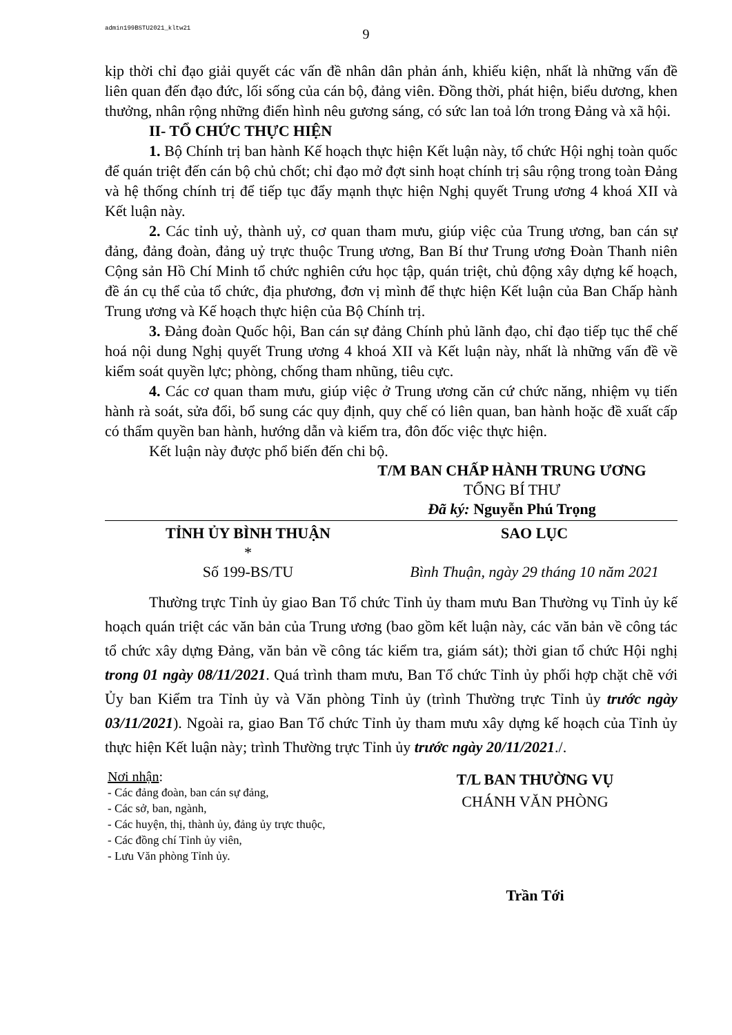admin199BSTU2021_kltw21
9
kịp thời chỉ đạo giải quyết các vấn đề nhân dân phản ánh, khiếu kiện, nhất là những vấn đề liên quan đến đạo đức, lối sống của cán bộ, đảng viên. Đồng thời, phát hiện, biểu dương, khen thưởng, nhân rộng những điển hình nêu gương sáng, có sức lan toả lớn trong Đảng và xã hội.
II- TỔ CHỨC THỰC HIỆN
1. Bộ Chính trị ban hành Kế hoạch thực hiện Kết luận này, tổ chức Hội nghị toàn quốc để quán triệt đến cán bộ chủ chốt; chỉ đạo mở đợt sinh hoạt chính trị sâu rộng trong toàn Đảng và hệ thống chính trị để tiếp tục đẩy mạnh thực hiện Nghị quyết Trung ương 4 khoá XII và Kết luận này.
2. Các tỉnh uỷ, thành uỷ, cơ quan tham mưu, giúp việc của Trung ương, ban cán sự đảng, đảng đoàn, đảng uỷ trực thuộc Trung ương, Ban Bí thư Trung ương Đoàn Thanh niên Cộng sản Hồ Chí Minh tổ chức nghiên cứu học tập, quán triệt, chủ động xây dựng kế hoạch, đề án cụ thể của tổ chức, địa phương, đơn vị mình để thực hiện Kết luận của Ban Chấp hành Trung ương và Kế hoạch thực hiện của Bộ Chính trị.
3. Đảng đoàn Quốc hội, Ban cán sự đảng Chính phủ lãnh đạo, chỉ đạo tiếp tục thể chế hoá nội dung Nghị quyết Trung ương 4 khoá XII và Kết luận này, nhất là những vấn đề về kiểm soát quyền lực; phòng, chống tham nhũng, tiêu cực.
4. Các cơ quan tham mưu, giúp việc ở Trung ương căn cứ chức năng, nhiệm vụ tiến hành rà soát, sửa đổi, bổ sung các quy định, quy chế có liên quan, ban hành hoặc đề xuất cấp có thẩm quyền ban hành, hướng dẫn và kiểm tra, đôn đốc việc thực hiện.
Kết luận này được phổ biến đến chi bộ.
T/M BAN CHẤP HÀNH TRUNG ƯƠNG
TỔNG BÍ THƯ
Đã ký: Nguyễn Phú Trọng
TỈNH ỦY BÌNH THUẬN
*
Số 199-BS/TU
SAO LỤC
Bình Thuận, ngày 29 tháng 10 năm 2021
Thường trực Tỉnh ủy giao Ban Tổ chức Tỉnh ủy tham mưu Ban Thường vụ Tỉnh ủy kế hoạch quán triệt các văn bản của Trung ương (bao gồm kết luận này, các văn bản về công tác tổ chức xây dựng Đảng, văn bản về công tác kiểm tra, giám sát); thời gian tổ chức Hội nghị trong 01 ngày 08/11/2021. Quá trình tham mưu, Ban Tổ chức Tỉnh ủy phối hợp chặt chẽ với Ủy ban Kiểm tra Tỉnh ủy và Văn phòng Tỉnh ủy (trình Thường trực Tỉnh ủy trước ngày 03/11/2021). Ngoài ra, giao Ban Tổ chức Tỉnh ủy tham mưu xây dựng kế hoạch của Tỉnh ủy thực hiện Kết luận này; trình Thường trực Tỉnh ủy trước ngày 20/11/2021./.
Nơi nhận:
- Các đảng đoàn, ban cán sự đảng,
- Các sở, ban, ngành,
- Các huyện, thị, thành ủy, đảng ủy trực thuộc,
- Các đồng chí Tỉnh ủy viên,
- Lưu Văn phòng Tỉnh ủy.
T/L BAN THƯỜNG VỤ
CHÁNH VĂN PHÒNG
Trần Tới